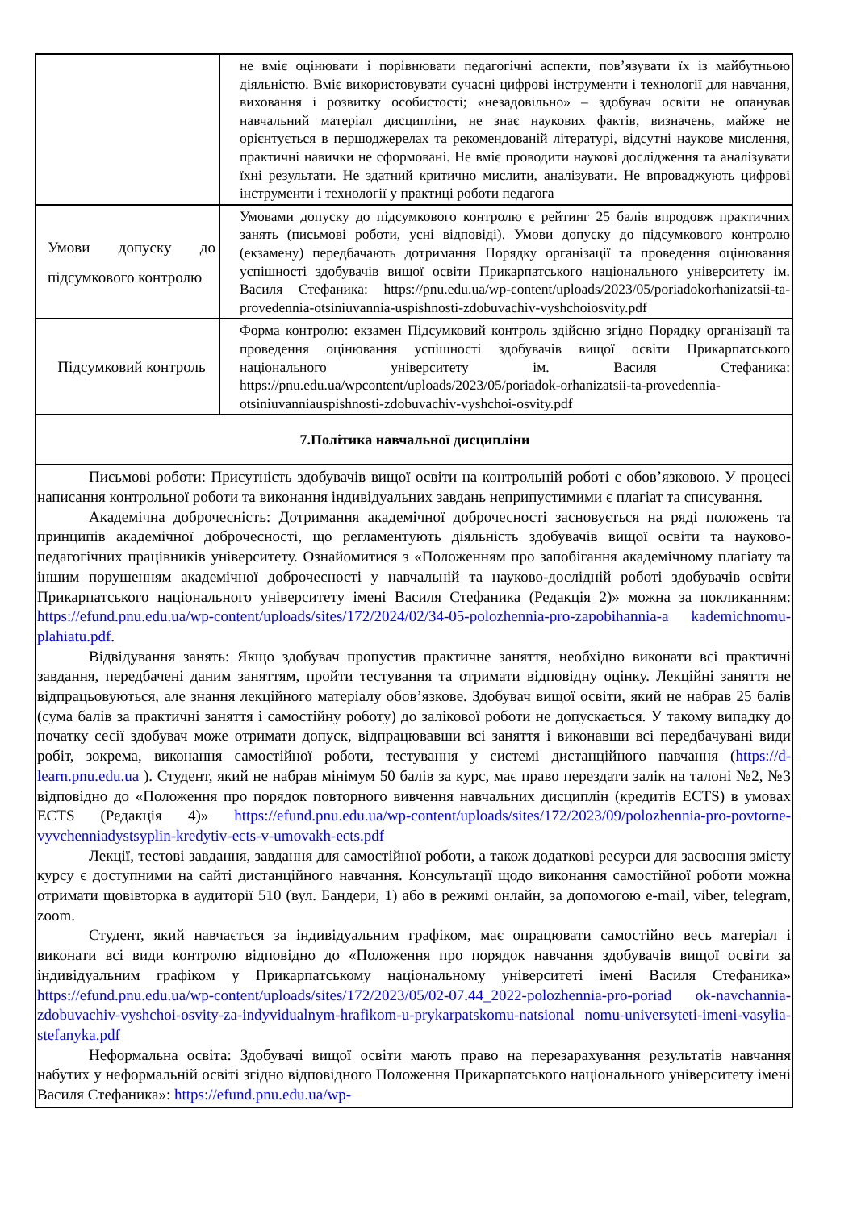| | не вміє оцінювати і порівнювати педагогічні аспекти, пов’язувати їх із майбутньою діяльністю. Вміє використовувати сучасні цифрові інструменти і технології для навчання, виховання і розвитку особистості; «незадовільно» – здобувач освіти не опанував навчальний матеріал дисципліни, не знає наукових фактів, визначень, майже не орієнтується в першоджерелах та рекомендованій літературі, відсутні наукове мислення, практичні навички не сформовані. Не вміє проводити наукові дослідження та аналізувати їхні результати. Не здатний критично мислити, аналізувати. Не впроваджують цифрові інструменти і технології у практиці роботи педагога |
| Умови допуску до підсумкового контролю | Умовами допуску до підсумкового контролю є рейтинг 25 балів впродовж практичних занять (письмові роботи, усні відповіді). Умови допуску до підсумкового контролю (екзамену) передбачають дотримання Порядку організації та проведення оцінювання успішності здобувачів вищої освіти Прикарпатського національного університету ім. Василя Стефаника: https://pnu.edu.ua/wp-content/uploads/2023/05/poriadokorhanizatsii-ta-provedennia-otsiniuvannia-uspishnosti-zdobuvachiv-vyshchoiosvity.pdf |
| Підсумковий контроль | Форма контролю: екзамен Підсумковий контроль здійсню згідно Порядку організації та проведення оцінювання успішності здобувачів вищої освіти Прикарпатського національного університету ім. Василя Стефаника: https://pnu.edu.ua/wpcontent/uploads/2023/05/poriadok-orhanizatsii-ta-provedennia-otsiniuvanniauspishnosti-zdobuvachiv-vyshchoi-osvity.pdf |
| 7.Політика навчальної дисципліни | |
| Письмові роботи: Присутність здобувачів вищої освіти на контрольній роботі є обов’язковою. У процесі написання контрольної роботи та виконання індивідуальних завдань неприпустимими є плагіат та списування. Академічна доброчесність: Дотримання академічної доброчесності засновується на ряді положень та принципів академічної доброчесності, що регламентують діяльність здобувачів вищої освіти та науково-педагогічних працівників університету. Ознайомитися з «Положенням про запобігання академічному плагіату та іншим порушенням академічної доброчесності у навчальній та науково-дослідній роботі здобувачів освіти Прикарпатського національного університету імені Василя Стефаника (Редакція 2)» можна за покликанням: https://efund.pnu.edu.ua/wp-content/uploads/sites/172/2024/02/34-05-polozhennia-pro-zapobihannia-a kademichnomu-plahiatu.pdf . Відвідування занять: Якщо здобувач пропустив практичне заняття, необхідно виконати всі практичні завдання, передбачені даним заняттям, пройти тестування та отримати відповідну оцінку. Лекційні заняття не відпрацьовуються, але знання лекційного матеріалу обов’язкове. Здобувач вищої освіти, який не набрав 25 балів (сума балів за практичні заняття і самостійну роботу) до залікової роботи не допускається. У такому випадку до початку сесії здобувач може отримати допуск, відпрацювавши всі заняття і виконавши всі передбачувані види робіт, зокрема, виконання самостійної роботи, тестування у системі дистанційного навчання ( https://d-learn.pnu.edu.ua ). Студент, який не набрав мінімум 50 балів за курс, має право перездати залік на талоні №2, №3 відповідно до «Положення про порядок повторного вивчення навчальних дисциплін (кредитів ECTS) в умовах ECTS (Редакція 4)» https://efund.pnu.edu.ua/wp-content/uploads/sites/172/2023/09/polozhennia-pro-povtorne-vyvchenniadystsyplin-kredytiv-ects-v-umovakh-ects.pdf Лекції, тестові завдання, завдання для самостійної роботи, а також додаткові ресурси для засвоєння змісту курсу є доступними на сайті дистанційного навчання. Консультації щодо виконання самостійної роботи можна отримати щовівторка в аудиторії 510 (вул. Бандери, 1) або в режимі онлайн, за допомогою e-mail, viber, telegram, zoom. Студент, який навчається за індивідуальним графіком, має опрацювати самостійно весь матеріал і виконати всі види контролю відповідно до «Положення про порядок навчання здобувачів вищої освіти за індивідуальним графіком у Прикарпатському національному університеті імені Василя Стефаника» https://efund.pnu.edu.ua/wp-content/uploads/sites/172/2023/05/02-07.44_2022-polozhennia-pro-poriad ok-navchannia-zdobuvachiv-vyshchoi-osvity-za-indyvidualnym-hrafikom-u-prykarpatskomu-natsional nomu-universyteti-imeni-vasylia-stefanyka.pdf Неформальна освіта: Здобувачі вищої освіти мають право на перезарахування результатів навчання набутих у неформальній освіті згідно відповідного Положення Прикарпатського національного університету імені Василя Стефаника»: https://efund.pnu.edu.ua/wp- | |